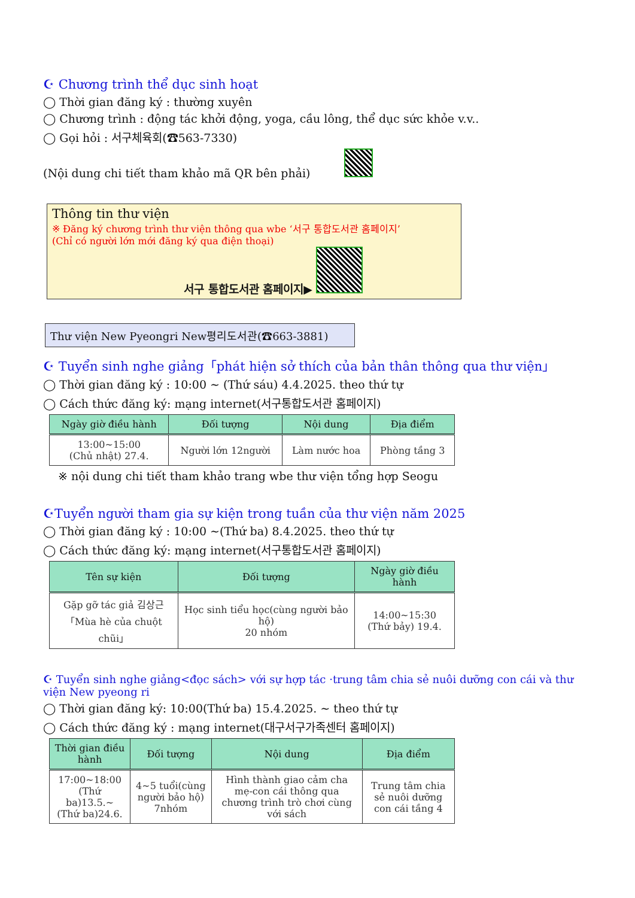☪ Chương trình thể dục sinh hoạt
◯ Thời gian đăng ký : thường xuyên
◯ Chương trình : động tác khởi động, yoga, cầu lông, thể dục sức khỏe v.v..
◯ Gọi hỏi : 서구체육회(☎563-7330)
(Nội dung chi tiết tham khảo mã QR bên phải)
Thông tin thư viện
※ Đăng ký chương trình thư viện thông qua wbe ‘서구 통합도서관 홈페이지’
(Chỉ có người lớn mới đăng ký qua điện thoại)
서구 통합도서관 홈페이지▶
Thư viện New Pyeongri New평리도서관(☎663-3881)
☪ Tuyển sinh nghe giảng「phát hiện sở thích của bản thân thông qua thư viện」
◯ Thời gian đăng ký : 10:00 ~ (Thứ sáu) 4.4.2025. theo thứ tự
◯ Cách thức đăng ký: mạng internet(서구통합도서관 홈페이지)
| Ngày giờ điều hành | Đối tượng | Nội dung | Địa điểm |
| --- | --- | --- | --- |
| 13:00~15:00 (Chủ nhật) 27.4. | Người lớn 12người | Làm nước hoa | Phòng tầng 3 |
※ nội dung chi tiết tham khảo trang wbe thư viện tổng hợp Seogu
☪Tuyển người tham gia sự kiện trong tuần của thư viện năm 2025
◯ Thời gian đăng ký : 10:00 ~(Thứ ba) 8.4.2025. theo thứ tự
◯ Cách thức đăng ký: mạng internet(서구통합도서관 홈페이지)
| Tên sự kiện | Đối tượng | Ngày giờ điều hành |
| --- | --- | --- |
| Gặp gỡ tác giả 김상근 「Mùa hè của chuột chũi」 | Học sinh tiểu học(cùng người bảo hộ) 20 nhóm | 14:00~15:30 (Thứ bảy) 19.4. |
☪ Tuyển sinh nghe giảng<đọc sách> với sự hợp tác ·trung tâm chia sẻ nuôi dưỡng con cái và thư viện New pyeong ri
◯ Thời gian đăng ký: 10:00(Thứ ba) 15.4.2025. ~ theo thứ tự
◯ Cách thức đăng ký : mạng internet(대구서구가족센터 홈페이지)
| Thời gian điều hành | Đối tượng | Nội dung | Địa điểm |
| --- | --- | --- | --- |
| 17:00~18:00 (Thứ ba)13.5.~ (Thứ ba)24.6. | 4~5 tuổi(cùng người bảo hộ) 7nhóm | Hình thành giao cảm cha mẹ-con cái thông qua chương trình trò chơi cùng với sách | Trung tâm chia sẻ nuôi dưỡng con cái tầng 4 |